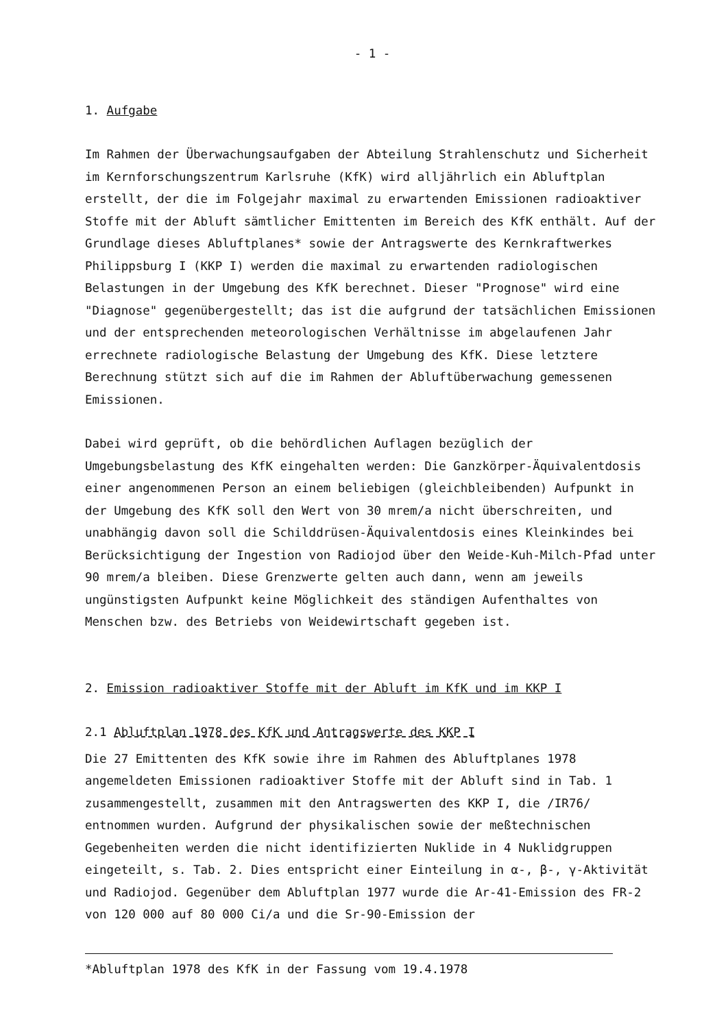- 1 -
1. Aufgabe
Im Rahmen der Überwachungsaufgaben der Abteilung Strahlenschutz und Sicherheit im Kernforschungszentrum Karlsruhe (KfK) wird alljährlich ein Abluftplan erstellt, der die im Folgejahr maximal zu erwartenden Emissionen radioaktiver Stoffe mit der Abluft sämtlicher Emittenten im Bereich des KfK enthält. Auf der Grundlage dieses Abluftplanes* sowie der Antragswerte des Kernkraftwerkes Philippsburg I (KKP I) werden die maximal zu erwartenden radiologischen Belastungen in der Umgebung des KfK berechnet. Dieser "Prognose" wird eine "Diagnose" gegenübergestellt; das ist die aufgrund der tatsächlichen Emissionen und der entsprechenden meteorologischen Verhältnisse im abgelaufenen Jahr errechnete radiologische Belastung der Umgebung des KfK. Diese letztere Berechnung stützt sich auf die im Rahmen der Abluftüberwachung gemessenen Emissionen.
Dabei wird geprüft, ob die behördlichen Auflagen bezüglich der Umgebungsbelastung des KfK eingehalten werden: Die Ganzkörper-Äquivalentdosis einer angenommenen Person an einem beliebigen (gleichbleibenden) Aufpunkt in der Umgebung des KfK soll den Wert von 30 mrem/a nicht überschreiten, und unabhängig davon soll die Schilddrüsen-Äquivalentdosis eines Kleinkindes bei Berücksichtigung der Ingestion von Radiojod über den Weide-Kuh-Milch-Pfad unter 90 mrem/a bleiben. Diese Grenzwerte gelten auch dann, wenn am jeweils ungünstigsten Aufpunkt keine Möglichkeit des ständigen Aufenthaltes von Menschen bzw. des Betriebs von Weidewirtschaft gegeben ist.
2. Emission radioaktiver Stoffe mit der Abluft im KfK und im KKP I
2.1 Abluftplan 1978 des KfK und Antragswerte des KKP I
Die 27 Emittenten des KfK sowie ihre im Rahmen des Abluftplanes 1978 angemeldeten Emissionen radioaktiver Stoffe mit der Abluft sind in Tab. 1 zusammengestellt, zusammen mit den Antragswerten des KKP I, die /IR76/ entnommen wurden. Aufgrund der physikalischen sowie der meßtechnischen Gegebenheiten werden die nicht identifizierten Nuklide in 4 Nuklidgruppen eingeteilt, s. Tab. 2. Dies entspricht einer Einteilung in α-, β-, γ-Aktivität und Radiojod. Gegenüber dem Abluftplan 1977 wurde die Ar-41-Emission des FR-2 von 120 000 auf 80 000 Ci/a und die Sr-90-Emission der
*Abluftplan 1978 des KfK in der Fassung vom 19.4.1978